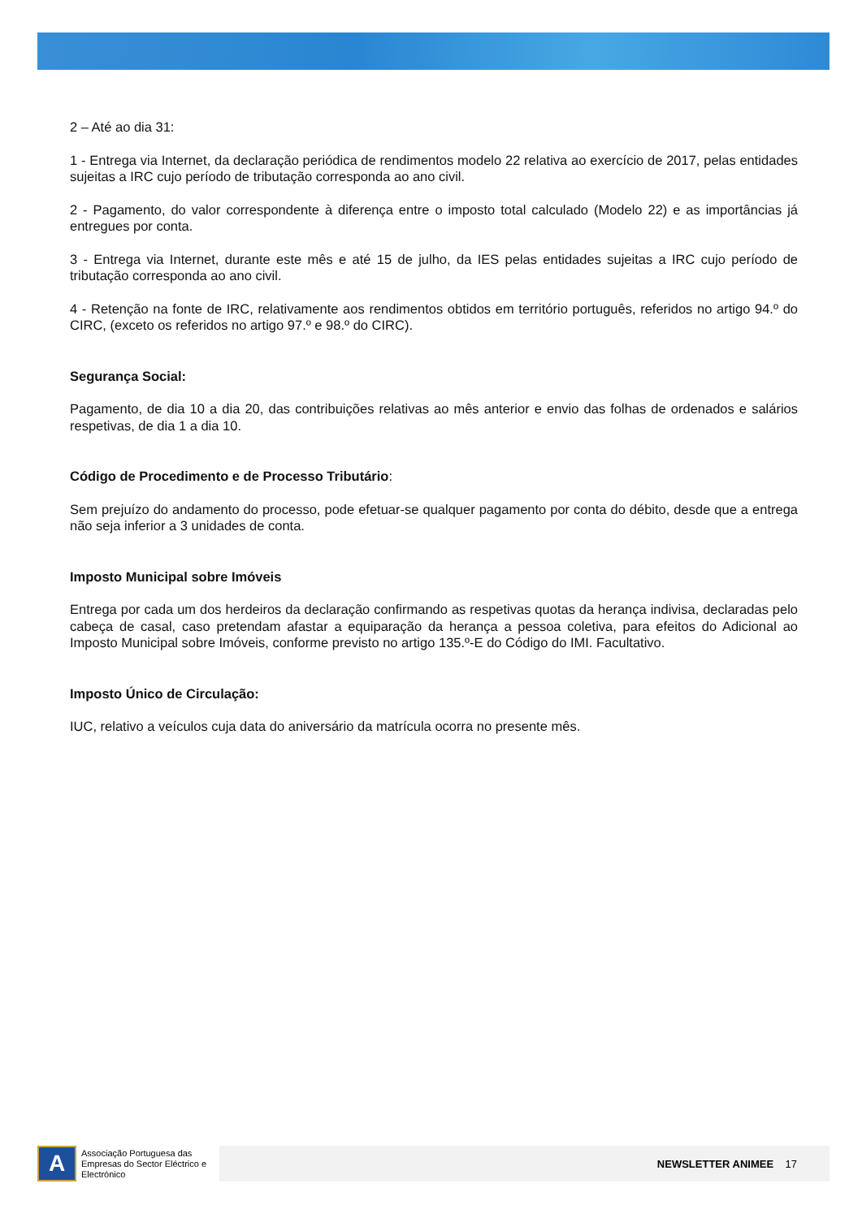2 – Até ao dia 31:
1 - Entrega via Internet, da declaração periódica de rendimentos modelo 22 relativa ao exercício de 2017, pelas entidades sujeitas a IRC cujo período de tributação corresponda ao ano civil.
2 - Pagamento, do valor correspondente à diferença entre o imposto total calculado (Modelo 22) e as importâncias já entregues por conta.
3 - Entrega via Internet, durante este mês e até 15 de julho, da IES pelas entidades sujeitas a IRC cujo período de tributação corresponda ao ano civil.
4 - Retenção na fonte de IRC, relativamente aos rendimentos obtidos em território português, referidos no artigo 94.º do CIRC, (exceto os referidos no artigo 97.º e 98.º do CIRC).
Segurança Social:
Pagamento, de dia 10 a dia 20, das contribuições relativas ao mês anterior e envio das folhas de ordenados e salários respetivas, de dia 1 a dia 10.
Código de Procedimento e de Processo Tributário:
Sem prejuízo do andamento do processo, pode efetuar-se qualquer pagamento por conta do débito, desde que a entrega não seja inferior a 3 unidades de conta.
Imposto Municipal sobre Imóveis
Entrega por cada um dos herdeiros da declaração confirmando as respetivas quotas da herança indivisa, declaradas pelo cabeça de casal, caso pretendam afastar a equiparação da herança a pessoa coletiva, para efeitos do Adicional ao Imposto Municipal sobre Imóveis, conforme previsto no artigo 135.º-E do Código do IMI. Facultativo.
Imposto Único de Circulação:
IUC, relativo a veículos cuja data do aniversário da matrícula ocorra no presente mês.
A
Associação Portuguesa das Empresas do Sector Eléctrico e Electrónico
NEWSLETTER ANIMEE 17